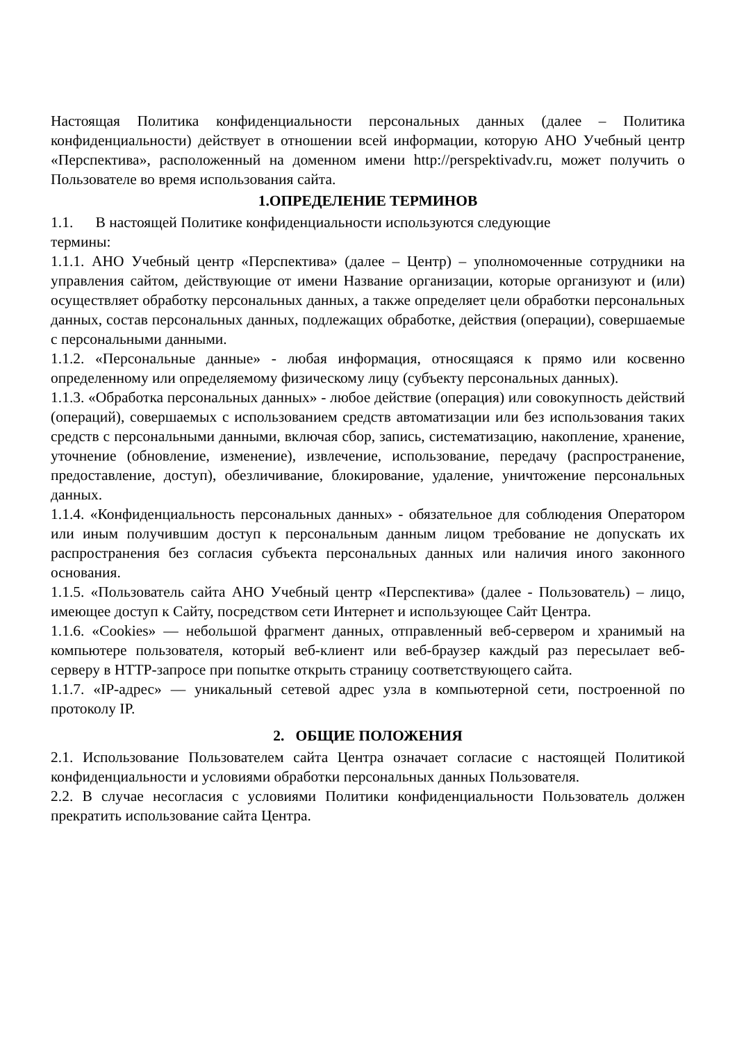Настоящая Политика конфиденциальности персональных данных (далее – Политика конфиденциальности) действует в отношении всей информации, которую АНО Учебный центр «Перспектива», расположенный на доменном имени http://perspektivadv.ru, может получить о Пользователе во время использования сайта.
1.ОПРЕДЕЛЕНИЕ ТЕРМИНОВ
1.1. В настоящей Политике конфиденциальности используются следующие
термины:
1.1.1. АНО Учебный центр «Перспектива» (далее – Центр) – уполномоченные сотрудники на управления сайтом, действующие от имени Название организации, которые организуют и (или) осуществляет обработку персональных данных, а также определяет цели обработки персональных данных, состав персональных данных, подлежащих обработке, действия (операции), совершаемые с персональными данными.
1.1.2. «Персональные данные» - любая информация, относящаяся к прямо или косвенно определенному или определяемому физическому лицу (субъекту персональных данных).
1.1.3. «Обработка персональных данных» - любое действие (операция) или совокупность действий (операций), совершаемых с использованием средств автоматизации или без использования таких средств с персональными данными, включая сбор, запись, систематизацию, накопление, хранение, уточнение (обновление, изменение), извлечение, использование, передачу (распространение, предоставление, доступ), обезличивание, блокирование, удаление, уничтожение персональных данных.
1.1.4. «Конфиденциальность персональных данных» - обязательное для соблюдения Оператором или иным получившим доступ к персональным данным лицом требование не допускать их распространения без согласия субъекта персональных данных или наличия иного законного основания.
1.1.5. «Пользователь сайта АНО Учебный центр «Перспектива» (далее - Пользователь) – лицо, имеющее доступ к Сайту, посредством сети Интернет и использующее Сайт Центра.
1.1.6. «Cookies» — небольшой фрагмент данных, отправленный веб-сервером и хранимый на компьютере пользователя, который веб-клиент или веб-браузер каждый раз пересылает веб-серверу в HTTP-запросе при попытке открыть страницу соответствующего сайта.
1.1.7. «IP-адрес» — уникальный сетевой адрес узла в компьютерной сети, построенной по протоколу IP.
2. ОБЩИЕ ПОЛОЖЕНИЯ
2.1. Использование Пользователем сайта Центра означает согласие с настоящей Политикой конфиденциальности и условиями обработки персональных данных Пользователя.
2.2. В случае несогласия с условиями Политики конфиденциальности Пользователь должен прекратить использование сайта Центра.